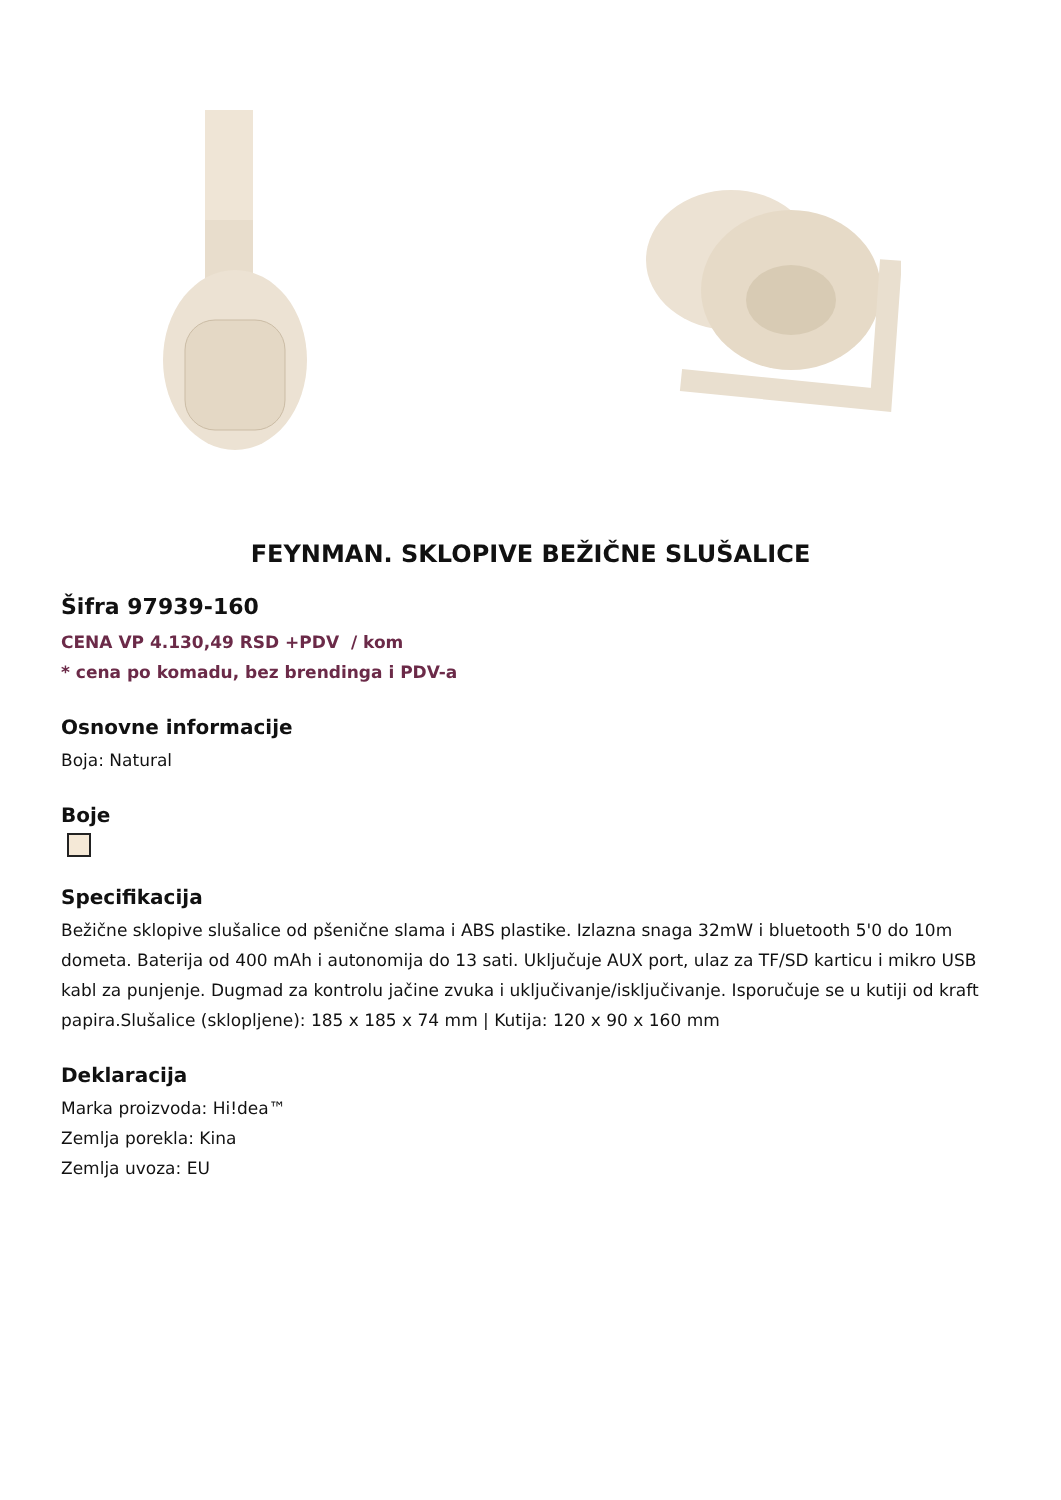FEYNMAN. SKLOPIVE BEŽIČNE SLUŠALICE
Šifra 97939-160
CENA VP 4.130,49 RSD +PDV / kom
* cena po komadu, bez brendinga i PDV-a
Osnovne informacije
Boja: Natural
Boje
Specifikacija
Bežične sklopive slušalice od pšenične slama i ABS plastike. Izlazna snaga 32mW i bluetooth 5'0 do 10m dometa. Baterija od 400 mAh i autonomija do 13 sati. Uključuje AUX port, ulaz za TF/SD karticu i mikro USB kabl za punjenje. Dugmad za kontrolu jačine zvuka i uključivanje/isključivanje. Isporučuje se u kutiji od kraft papira.Slušalice (sklopljene): 185 x 185 x 74 mm | Kutija: 120 x 90 x 160 mm
Deklaracija
Marka proizvoda: Hi!dea™
Zemlja porekla: Kina
Zemlja uvoza: EU